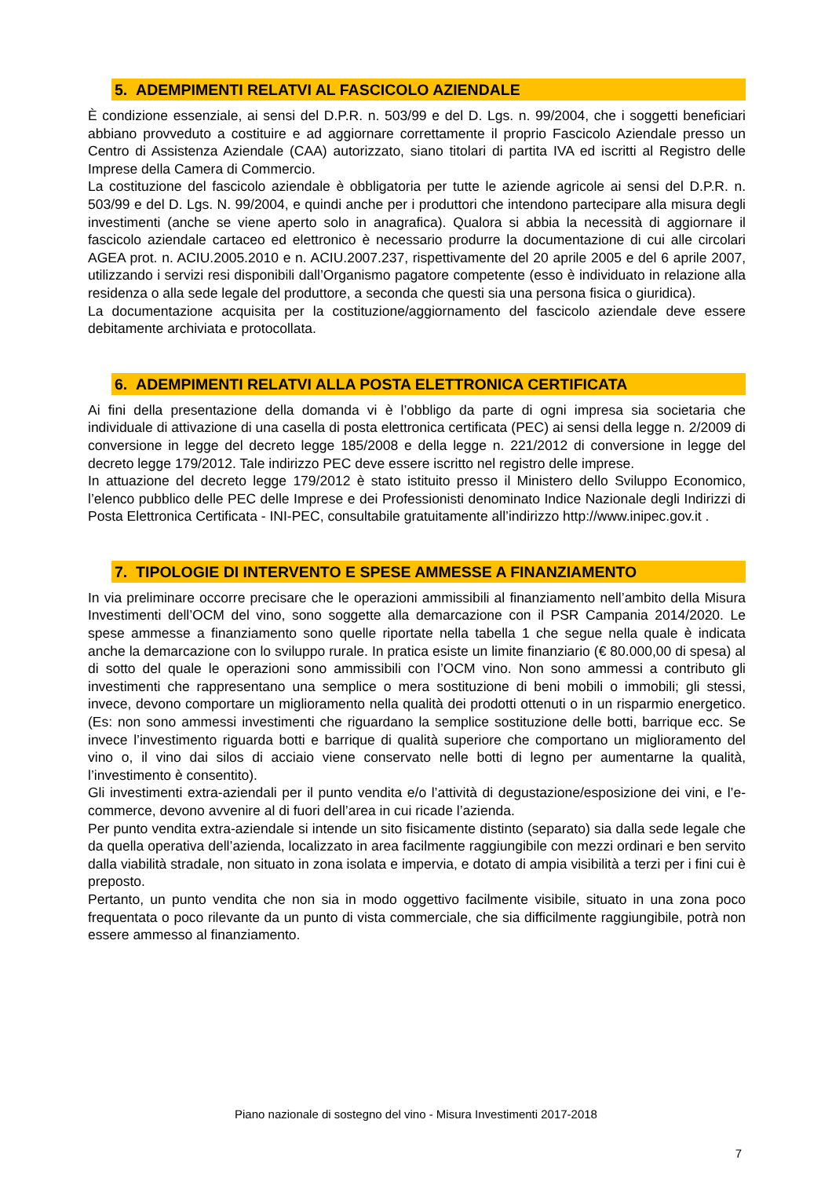5. ADEMPIMENTI RELATVI AL FASCICOLO AZIENDALE
È condizione essenziale, ai sensi del D.P.R. n. 503/99 e del D. Lgs. n. 99/2004, che i soggetti beneficiari abbiano provveduto a costituire e ad aggiornare correttamente il proprio Fascicolo Aziendale presso un Centro di Assistenza Aziendale (CAA) autorizzato, siano titolari di partita IVA ed iscritti al Registro delle Imprese della Camera di Commercio.
La costituzione del fascicolo aziendale è obbligatoria per tutte le aziende agricole ai sensi del D.P.R. n. 503/99 e del D. Lgs. N. 99/2004, e quindi anche per i produttori che intendono partecipare alla misura degli investimenti (anche se viene aperto solo in anagrafica). Qualora si abbia la necessità di aggiornare il fascicolo aziendale cartaceo ed elettronico è necessario produrre la documentazione di cui alle circolari AGEA prot. n. ACIU.2005.2010 e n. ACIU.2007.237, rispettivamente del 20 aprile 2005 e del 6 aprile 2007, utilizzando i servizi resi disponibili dall’Organismo pagatore competente (esso è individuato in relazione alla residenza o alla sede legale del produttore, a seconda che questi sia una persona fisica o giuridica).
La documentazione acquisita per la costituzione/aggiornamento del fascicolo aziendale deve essere debitamente archiviata e protocollata.
6. ADEMPIMENTI RELATVI ALLA POSTA ELETTRONICA CERTIFICATA
Ai fini della presentazione della domanda vi è l’obbligo da parte di ogni impresa sia societaria che individuale di attivazione di una casella di posta elettronica certificata (PEC) ai sensi della legge n. 2/2009 di conversione in legge del decreto legge 185/2008 e della legge n. 221/2012 di conversione in legge del decreto legge 179/2012. Tale indirizzo PEC deve essere iscritto nel registro delle imprese.
In attuazione del decreto legge 179/2012 è stato istituito presso il Ministero dello Sviluppo Economico, l’elenco pubblico delle PEC delle Imprese e dei Professionisti denominato Indice Nazionale degli Indirizzi di Posta Elettronica Certificata - INI-PEC, consultabile gratuitamente all’indirizzo http://www.inipec.gov.it .
7. TIPOLOGIE DI INTERVENTO E SPESE AMMESSE A FINANZIAMENTO
In via preliminare occorre precisare che le operazioni ammissibili al finanziamento nell’ambito della Misura Investimenti dell’OCM del vino, sono soggette alla demarcazione con il PSR Campania 2014/2020. Le spese ammesse a finanziamento sono quelle riportate nella tabella 1 che segue nella quale è indicata anche la demarcazione con lo sviluppo rurale. In pratica esiste un limite finanziario (€ 80.000,00 di spesa) al di sotto del quale le operazioni sono ammissibili con l’OCM vino. Non sono ammessi a contributo gli investimenti che rappresentano una semplice o mera sostituzione di beni mobili o immobili; gli stessi, invece, devono comportare un miglioramento nella qualità dei prodotti ottenuti o in un risparmio energetico. (Es: non sono ammessi investimenti che riguardano la semplice sostituzione delle botti, barrique ecc. Se invece l’investimento riguarda botti e barrique di qualità superiore che comportano un miglioramento del vino o, il vino dai silos di acciaio viene conservato nelle botti di legno per aumentarne la qualità, l’investimento è consentito).
Gli investimenti extra-aziendali per il punto vendita e/o l’attività di degustazione/esposizione dei vini, e l’e-commerce, devono avvenire al di fuori dell’area in cui ricade l’azienda.
Per punto vendita extra-aziendale si intende un sito fisicamente distinto (separato) sia dalla sede legale che da quella operativa dell’azienda, localizzato in area facilmente raggiungibile con mezzi ordinari e ben servito dalla viabilità stradale, non situato in zona isolata e impervia, e dotato di ampia visibilità a terzi per i fini cui è preposto.
Pertanto, un punto vendita che non sia in modo oggettivo facilmente visibile, situato in una zona poco frequentata o poco rilevante da un punto di vista commerciale, che sia difficilmente raggiungibile, potrà non essere ammesso al finanziamento.
Piano nazionale di sostegno del vino - Misura Investimenti 2017-2018
7